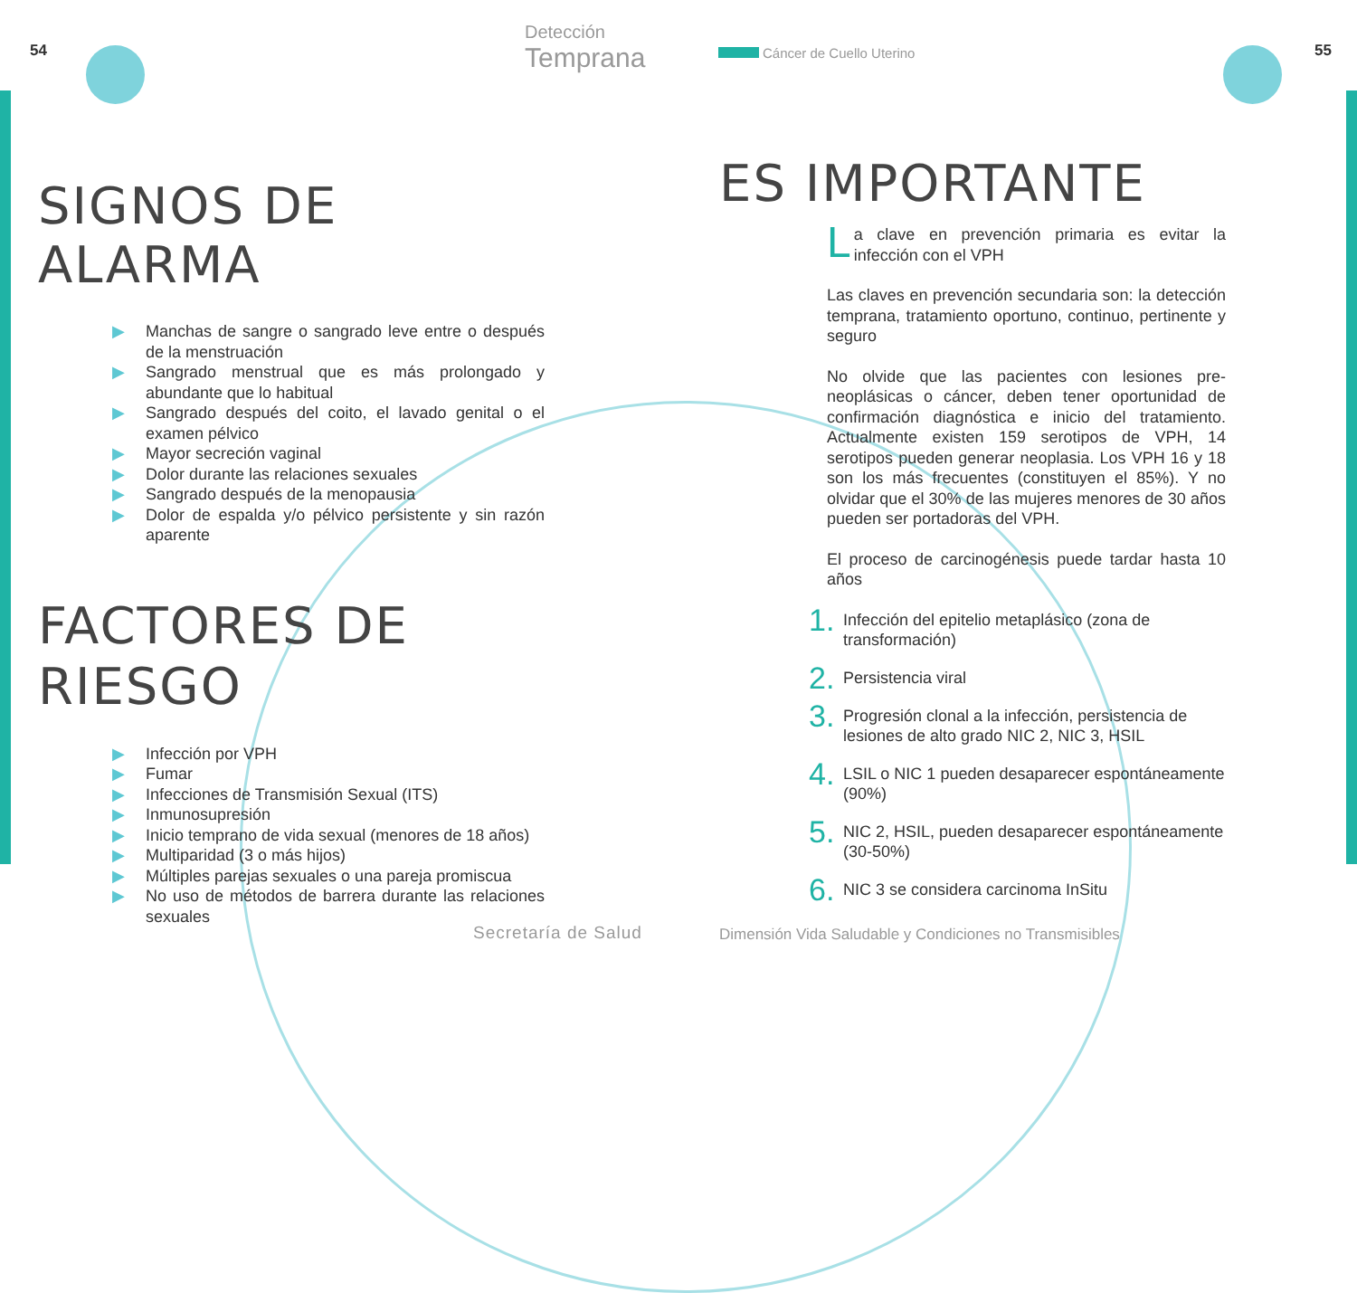54
Detección
Temprana
SIGNOS DE ALARMA
▶ Manchas de sangre o sangrado leve entre o después de la menstruación
▶ Sangrado menstrual que es más prolongado y abundante que lo habitual
▶ Sangrado después del coito, el lavado genital o el examen pélvico
▶ Mayor secreción vaginal
▶ Dolor durante las relaciones sexuales
▶ Sangrado después de la menopausia
▶ Dolor de espalda y/o pélvico persistente y sin razón aparente
FACTORES DE
RIESGO
▶ Infección por VPH
▶ Fumar
▶ Infecciones de Transmisión Sexual (ITS)
▶ Inmunosupresión
▶ Inicio temprano de vida sexual (menores de 18 años)
▶ Multiparidad (3 o más hijos)
▶ Múltiples parejas sexuales o una pareja promiscua
▶ No uso de métodos de barrera durante las relaciones sexuales
Secretaría de Salud
Cáncer de Cuello Uterino 55
ES IMPORTANTE
La clave en prevención primaria es evitar la infección con el VPH
Las claves en prevención secundaria son: la detección temprana, tratamiento oportuno, continuo, pertinente y seguro
No olvide que las pacientes con lesiones pre-neoplásicas o cáncer, deben tener oportunidad de confirmación diagnóstica e inicio del tratamiento. Actualmente existen 159 serotipos de VPH, 14 serotipos pueden generar neoplasia. Los VPH 16 y 18 son los más frecuentes (constituyen el 85%). Y no olvidar que el 30% de las mujeres menores de 30 años pueden ser portadoras del VPH.
El proceso de carcinogénesis puede tardar hasta 10 años
1. Infección del epitelio metaplásico (zona de transformación)
2. Persistencia viral
3. Progresión clonal a la infección, persistencia de lesiones de alto grado NIC 2, NIC 3, HSIL
4. LSIL o NIC 1 pueden desaparecer espontáneamente (90%)
5. NIC 2, HSIL, pueden desaparecer espontáneamente (30-50%)
6. NIC 3 se considera carcinoma InSitu
Dimensión Vida Saludable y Condiciones no Transmisibles